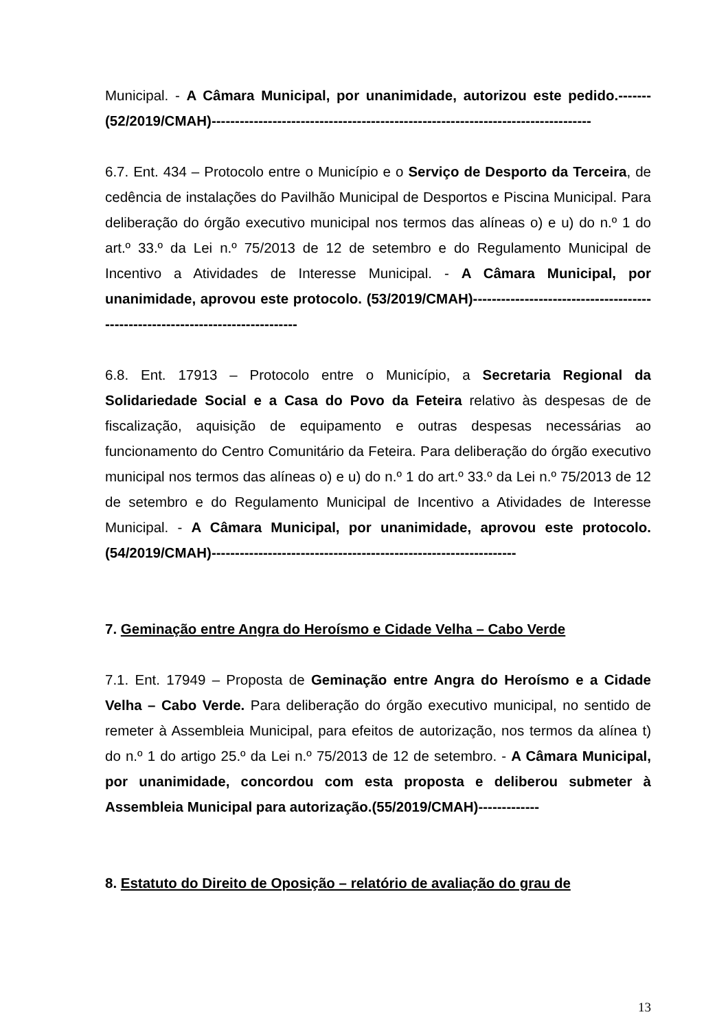Municipal. - A Câmara Municipal, por unanimidade, autorizou este pedido.------- (52/2019/CMAH)---------------------------------------------------------------------------------
6.7. Ent. 434 – Protocolo entre o Município e o Serviço de Desporto da Terceira, de cedência de instalações do Pavilhão Municipal de Desportos e Piscina Municipal. Para deliberação do órgão executivo municipal nos termos das alíneas o) e u) do n.º 1 do art.º 33.º da Lei n.º 75/2013 de 12 de setembro e do Regulamento Municipal de Incentivo a Atividades de Interesse Municipal. - A Câmara Municipal, por unanimidade, aprovou este protocolo. (53/2019/CMAH)-------------------------------------------------------------------------------
6.8. Ent. 17913 – Protocolo entre o Município, a Secretaria Regional da Solidariedade Social e a Casa do Povo da Feteira relativo às despesas de de fiscalização, aquisição de equipamento e outras despesas necessárias ao funcionamento do Centro Comunitário da Feteira. Para deliberação do órgão executivo municipal nos termos das alíneas o) e u) do n.º 1 do art.º 33.º da Lei n.º 75/2013 de 12 de setembro e do Regulamento Municipal de Incentivo a Atividades de Interesse Municipal. - A Câmara Municipal, por unanimidade, aprovou este protocolo.(54/2019/CMAH)-----------------------------------------------------------------
7. Geminação entre Angra do Heroísmo e Cidade Velha – Cabo Verde
7.1. Ent. 17949 – Proposta de Geminação entre Angra do Heroísmo e a Cidade Velha – Cabo Verde. Para deliberação do órgão executivo municipal, no sentido de remeter à Assembleia Municipal, para efeitos de autorização, nos termos da alínea t) do n.º 1 do artigo 25.º da Lei n.º 75/2013 de 12 de setembro. - A Câmara Municipal, por unanimidade, concordou com esta proposta e deliberou submeter à Assembleia Municipal para autorização.(55/2019/CMAH)-------------
8. Estatuto do Direito de Oposição – relatório de avaliação do grau de
13